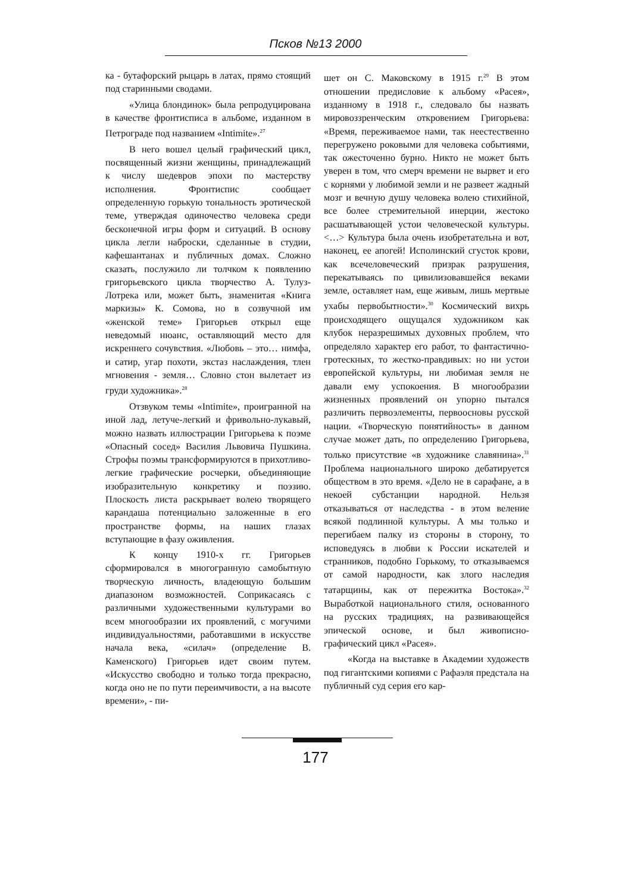Псков №13 2000
ка - бутафорский рыцарь в латах, прямо стоящий под старинными сводами.
«Улица блондинок» была репродуцирована в качестве фронтисписа в альбоме, изданном в Петрограде под названием «Intimite».<sup>27</sup>
В него вошел целый графический цикл, посвященный жизни женщины, принадлежащий к числу шедевров эпохи по мастерству исполнения. Фронтиспис сообщает определенную горькую тональность эротической теме, утверждая одиночество человека среди бесконечной игры форм и ситуаций. В основу цикла легли наброски, сделанные в студии, кафешантанах и публичных домах. Сложно сказать, послужило ли толчком к появлению григорьевского цикла творчество А. Тулуз-Лотрека или, может быть, знаменитая «Книга маркизы» К. Сомова, но в созвучной им «женской теме» Григорьев открыл еще неведомый нюанс, оставляющий место для искреннего сочувствия. «Любовь – это… нимфа, и сатир, угар похоти, экстаз наслаждения, тлен мгновения - земля… Словно стон вылетает из груди художника».<sup>28</sup>
Отзвуком темы «Intimite», проигранной на иной лад, летуче-легкий и фривольно-лукавый, можно назвать иллюстрации Григорьева к поэме «Опасный сосед» Василия Львовича Пушкина. Строфы поэмы трансформируются в прихотливо-легкие графические росчерки, объединяющие изобразительную конкретику и поэзию. Плоскость листа раскрывает волею творящего карандаша потенциально заложенные в его пространстве формы, на наших глазах вступающие в фазу оживления.
К концу 1910-х гг. Григорьев сформировался в многогранную самобытную творческую личность, владеющую большим диапазоном возможностей. Соприкасаясь с различными художественными культурами во всем многообразии их проявлений, с могучими индивидуальностями, работавшими в искусстве начала века, «силач» (определение В. Каменского) Григорьев идет своим путем. «Искусство свободно и только тогда прекрасно, когда оно не по пути переимчивости, а на высоте времени», - пи-
шет он С. Маковскому в 1915 г.<sup>29</sup> В этом отношении предисловие к альбому «Расея», изданному в 1918 г., следовало бы назвать мировоззренческим откровением Григорьева: «Время, переживаемое нами, так неестественно перегружено роковыми для человека событиями, так ожесточенно бурно. Никто не может быть уверен в том, что смерч времени не вырвет и его с корнями у любимой земли и не развеет жадный мозг и вечную душу человека волею стихийной, все более стремительной инерции, жестоко расшатывающей устои человеческой культуры. <…> Культура была очень изобретательна и вот, наконец, ее апогей! Исполинский сгусток крови, как всечеловеческий призрак разрушения, перекатываясь по цивилизовавшейся веками земле, оставляет нам, еще живым, лишь мертвые ухабы первобытности».<sup>30</sup> Космический вихрь происходящего ощущался художником как клубок неразрешимых духовных проблем, что определяло характер его работ, то фантастично-гротескных, то жестко-правдивых: но ни устои европейской культуры, ни любимая земля не давали ему успокоения. В многообразии жизненных проявлений он упорно пытался различить первоэлементы, первоосновы русской нации. «Творческую понятийность» в данном случае может дать, по определению Григорьева, только присутствие «в художнике славянина».<sup>31</sup> Проблема национального широко дебатируется обществом в это время. «Дело не в сарафане, а в некоей субстанции народной. Нельзя отказываться от наследства - в этом веление всякой подлинной культуры. А мы только и перегибаем палку из стороны в сторону, то исповедуясь в любви к России искателей и странников, подобно Горькому, то отказываемся от самой народности, как злого наследия татарщины, как от пережитка Востока».<sup>32</sup> Выработкой национального стиля, основанного на русских традициях, на развивающейся эпической основе, и был живописно-графический цикл «Расея».
«Когда на выставке в Академии художеств под гигантскими копиями с Рафаэля предстала на публичный суд серия его кар-
177